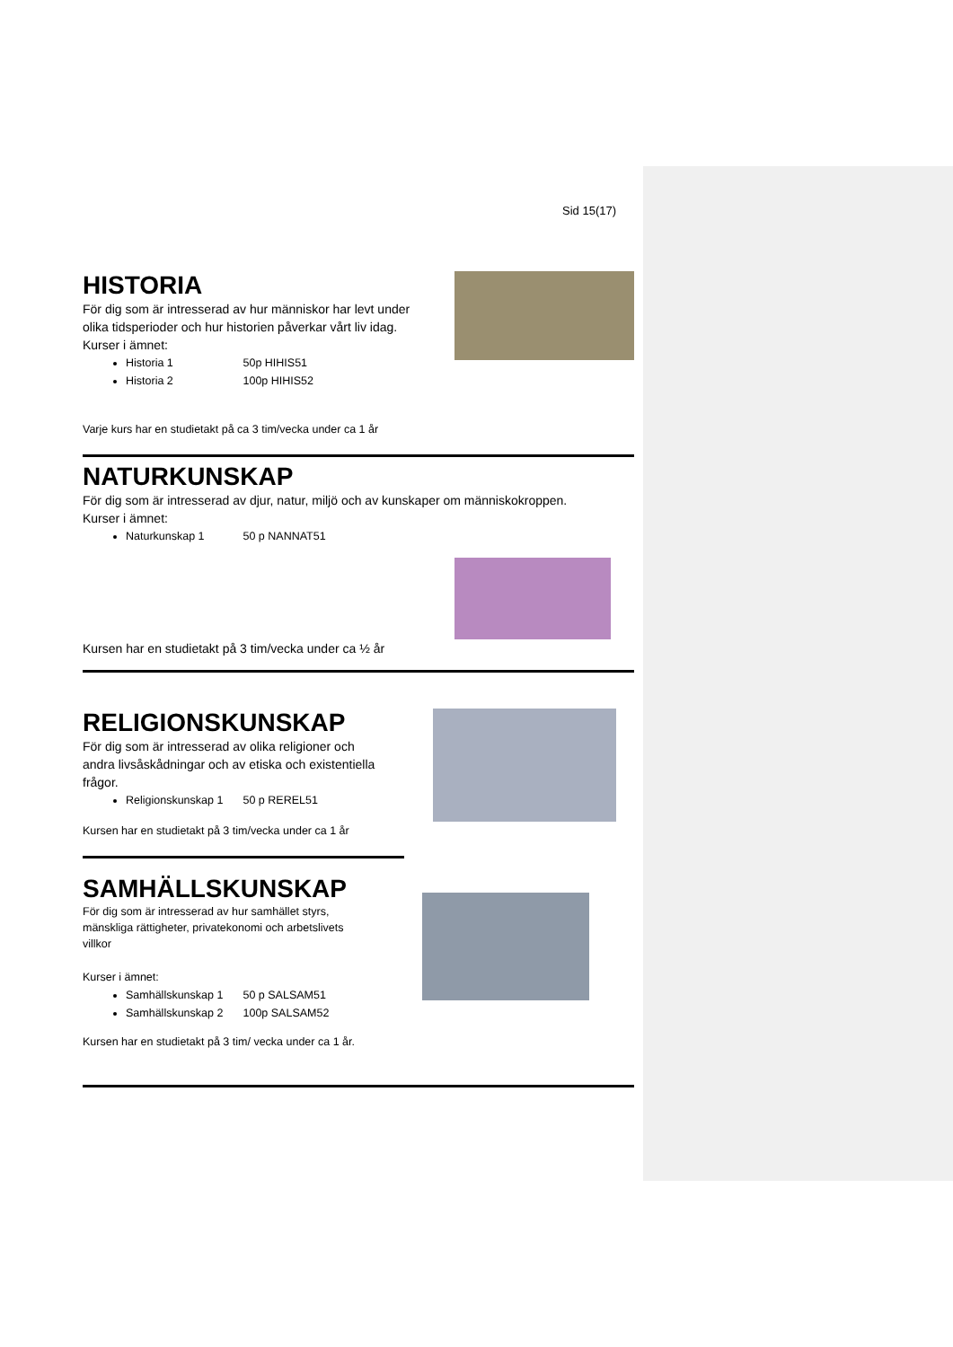Sid 15(17)
HISTORIA
För dig som är intresserad av hur människor har levt under
olika tidsperioder och hur historien påverkar vårt liv idag.
Kurser i ämnet:
Historia 1 50p HIHIS51
Historia 2 100p HIHIS52
Varje kurs har en studietakt på ca 3 tim/vecka under ca 1 år
NATURKUNSKAP
För dig som är intresserad av djur, natur, miljö och av kunskaper om människokroppen.
Kurser i ämnet:
Naturkunskap 1 50 p NANNAT51
Kursen har en studietakt på 3 tim/vecka under ca ½ år
RELIGIONSKUNSKAP
För dig som är intresserad av olika religioner och
andra livsåskådningar och av etiska och existentiella
frågor.
Religionskunskap 1 50 p REREL51
Kursen har en studietakt på 3 tim/vecka under ca 1 år
SAMHÄLLSKUNSKAP
För dig som är intresserad av hur samhället styrs,
mänskliga rättigheter, privatekonomi och arbetslivets
villkor
Kurser i ämnet:
Samhällskunskap 1 50 p SALSAM51
Samhällskunskap 2 100p SALSAM52
Kursen har en studietakt på 3 tim/ vecka under ca 1 år.